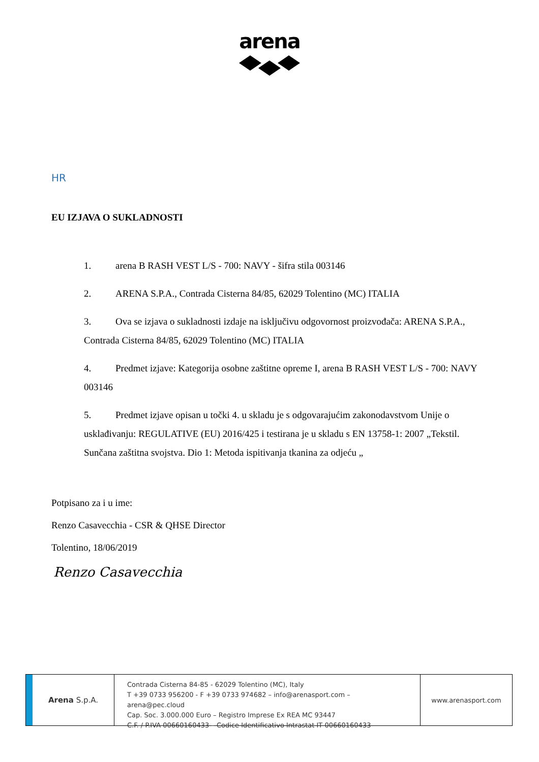arena
HR
EU IZJAVA O SUKLADNOSTI
1. arena B RASH VEST L/S - 700: NAVY - šifra stila 003146
2. ARENA S.P.A., Contrada Cisterna 84/85, 62029 Tolentino (MC) ITALIA
3. Ova se izjava o sukladnosti izdaje na isključivu odgovornost proizvođača: ARENA S.P.A., Contrada Cisterna 84/85, 62029 Tolentino (MC) ITALIA
4. Predmet izjave: Kategorija osobne zaštitne opreme I, arena B RASH VEST L/S - 700: NAVY 003146
5. Predmet izjave opisan u točki 4. u skladu je s odgovarajućim zakonodavstvom Unije o usklađivanju: REGULATIVE (EU) 2016/425 i testirana je u skladu s EN 13758-1: 2007 „Tekstil. Sunčana zaštitna svojstva. Dio 1: Metoda ispitivanja tkanina za odjeću „
Potpisano za i u ime:
Renzo Casavecchia - CSR & QHSE Director
Tolentino, 18/06/2019
Renzo Casavecchia
Arena S.p.A.
Contrada Cisterna 84-85 - 62029 Tolentino (MC), Italy
T +39 0733 956200 - F +39 0733 974682 – info@arenasport.com – arena@pec.cloud
Cap. Soc. 3.000.000 Euro – Registro Imprese Ex REA MC 93447
C.F. / P.IVA 00660160433 – Codice Identificativo Intrastat IT 00660160433
www.arenasport.com